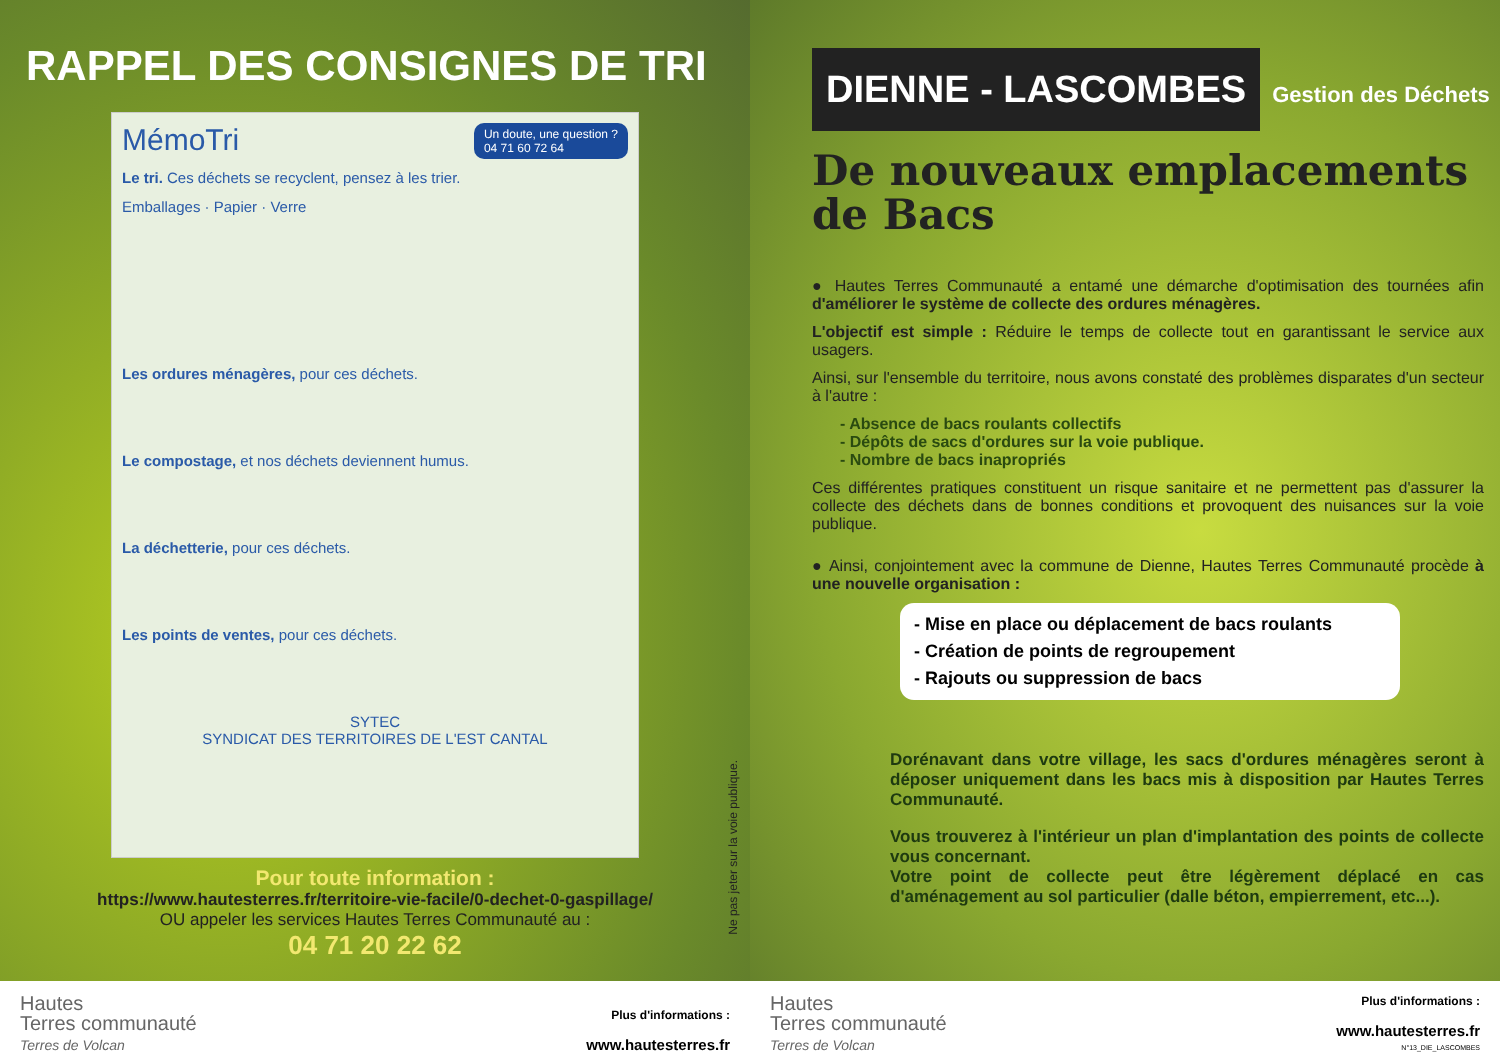RAPPEL DES CONSIGNES DE TRI
MémoTri Un doute, une question ?
04 71 60 72 64
Le tri. Ces déchets se recyclent, pensez à les trier.
Emballages · Papier · Verre
Les ordures ménagères, pour ces déchets.
Le compostage, et nos déchets deviennent humus.
La déchetterie, pour ces déchets.
Les points de ventes, pour ces déchets.
SYTEC
SYNDICAT DES TERRITOIRES DE L'EST CANTAL
Pour toute information :
https://www.hautesterres.fr/territoire-vie-facile/0-dechet-0-gaspillage/
OU appeler les services Hautes Terres Communauté au :
04 71 20 22 62
Ne pas jeter sur la voie publique.
Hautes
Terres communauté
Terres de Volcan
Plus d'informations :
www.hautesterres.fr
DIENNE - LASCOMBES Gestion des Déchets
De nouveaux emplacements
de Bacs
● Hautes Terres Communauté a entamé une démarche d'optimisation des tournées afin d'améliorer le système de collecte des ordures ménagères.
L'objectif est simple : Réduire le temps de collecte tout en garantissant le service aux usagers.
Ainsi, sur l'ensemble du territoire, nous avons constaté des problèmes disparates d'un secteur à l'autre :
- Absence de bacs roulants collectifs
- Dépôts de sacs d'ordures sur la voie publique.
- Nombre de bacs inapropriés
Ces différentes pratiques constituent un risque sanitaire et ne permettent pas d'assurer la collecte des déchets dans de bonnes conditions et provoquent des nuisances sur la voie publique.
● Ainsi, conjointement avec la commune de Dienne, Hautes Terres Communauté procède à une nouvelle organisation :
- Mise en place ou déplacement de bacs roulants
- Création de points de regroupement
- Rajouts ou suppression de bacs
Dorénavant dans votre village, les sacs d'ordures ménagères seront à déposer uniquement dans les bacs mis à disposition par Hautes Terres Communauté.
Vous trouverez à l'intérieur un plan d'implantation des points de collecte vous concernant.
Votre point de collecte peut être légèrement déplacé en cas d'aménagement au sol particulier (dalle béton, empierrement, etc...).
Hautes
Terres communauté
Terres de Volcan
Plus d'informations :
www.hautesterres.fr
N°13_DIE_LASCOMBES